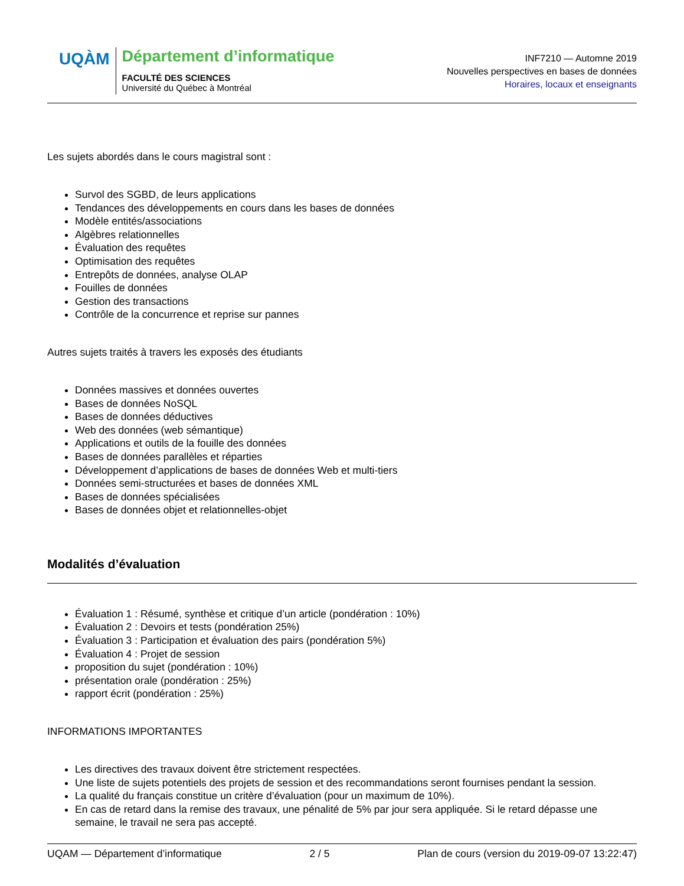UQÀM
Département d’informatique
FACULTÉ DES SCIENCES
Université du Québec à Montréal
INF7210 — Automne 2019
Nouvelles perspectives en bases de données
Horaires, locaux et enseignants
Les sujets abordés dans le cours magistral sont :
Survol des SGBD, de leurs applications
Tendances des développements en cours dans les bases de données
Modèle entités/associations
Algèbres relationnelles
Évaluation des requêtes
Optimisation des requêtes
Entrepôts de données, analyse OLAP
Fouilles de données
Gestion des transactions
Contrôle de la concurrence et reprise sur pannes
Autres sujets traités à travers les exposés des étudiants
Données massives et données ouvertes
Bases de données NoSQL
Bases de données déductives
Web des données (web sémantique)
Applications et outils de la fouille des données
Bases de données parallèles et réparties
Développement d’applications de bases de données Web et multi-tiers
Données semi-structurées et bases de données XML
Bases de données spécialisées
Bases de données objet et relationnelles-objet
Modalités d’évaluation
Évaluation 1 : Résumé, synthèse et critique d’un article (pondération : 10%)
Évaluation 2 : Devoirs et tests (pondération 25%)
Évaluation 3 : Participation et évaluation des pairs (pondération 5%)
Évaluation 4 : Projet de session
proposition du sujet (pondération : 10%)
présentation orale (pondération : 25%)
rapport écrit (pondération : 25%)
INFORMATIONS IMPORTANTES
Les directives des travaux doivent être strictement respectées.
Une liste de sujets potentiels des projets de session et des recommandations seront fournises pendant la session.
La qualité du français constitue un critère d’évaluation (pour un maximum de 10%).
En cas de retard dans la remise des travaux, une pénalité de 5% par jour sera appliquée. Si le retard dépasse une semaine, le travail ne sera pas accepté.
UQAM — Département d’informatique 2 / 5 Plan de cours (version du 2019-09-07 13:22:47)